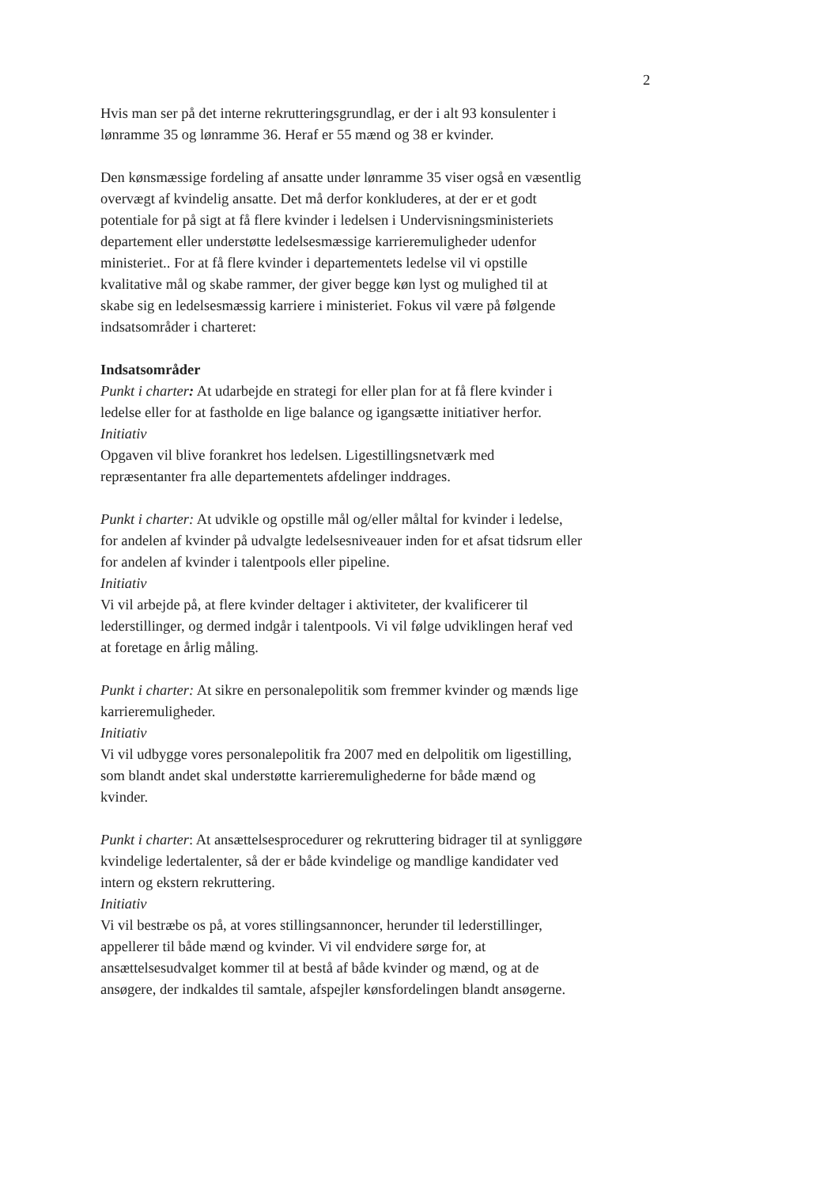2
Hvis man ser på det interne rekrutteringsgrundlag, er der i alt 93 konsulenter i lønramme 35 og lønramme 36. Heraf er 55 mænd og 38 er kvinder.
Den kønsmæssige fordeling af ansatte under lønramme 35 viser også en væsentlig overvægt af kvindelig ansatte. Det må derfor konkluderes, at der er et godt potentiale for på sigt at få flere kvinder i ledelsen i Undervisningsministeriets departement eller understøtte ledelsesmæssige karrieremuligheder udenfor ministeriet.. For at få flere kvinder i departementets ledelse vil vi opstille kvalitative mål og skabe rammer, der giver begge køn lyst og mulighed til at skabe sig en ledelsesmæssig karriere i ministeriet. Fokus vil være på følgende indsatsområder i charteret:
Indsatsområder
Punkt i charter: At udarbejde en strategi for eller plan for at få flere kvinder i ledelse eller for at fastholde en lige balance og igangsætte initiativer herfor.
Initiativ
Opgaven vil blive forankret hos ledelsen. Ligestillingsnetværk med repræsentanter fra alle departementets afdelinger inddrages.
Punkt i charter: At udvikle og opstille mål og/eller måltal for kvinder i ledelse, for andelen af kvinder på udvalgte ledelsesniveauer inden for et afsat tidsrum eller for andelen af kvinder i talentpools eller pipeline.
Initiativ
Vi vil arbejde på, at flere kvinder deltager i aktiviteter, der kvalificerer til lederstillinger, og dermed indgår i talentpools. Vi vil følge udviklingen heraf ved at foretage en årlig måling.
Punkt i charter: At sikre en personalepolitik som fremmer kvinder og mænds lige karrieremuligheder.
Initiativ
Vi vil udbygge vores personalepolitik fra 2007 med en delpolitik om ligestilling, som blandt andet skal understøtte karrieremulighederne for både mænd og kvinder.
Punkt i charter: At ansættelsesprocedurer og rekruttering bidrager til at synliggøre kvindelige ledertalenter, så der er både kvindelige og mandlige kandidater ved intern og ekstern rekruttering.
Initiativ
Vi vil bestræbe os på, at vores stillingsannoncer, herunder til lederstillinger, appellerer til både mænd og kvinder. Vi vil endvidere sørge for, at ansættelsesudvalget kommer til at bestå af både kvinder og mænd, og at de ansøgere, der indkaldes til samtale, afspejler kønsfordelingen blandt ansøgerne.